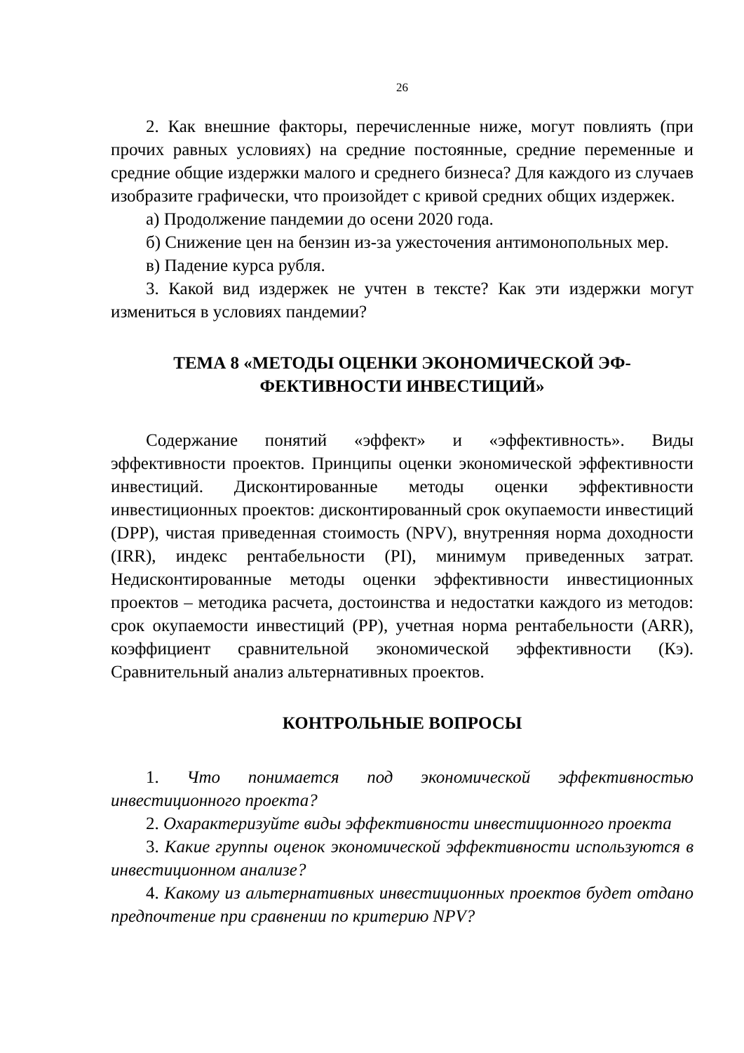26
2. Как внешние факторы, перечисленные ниже, могут повлиять (при прочих равных условиях) на средние постоянные, средние переменные и средние общие издержки малого и среднего бизнеса? Для каждого из случаев изобразите графически, что произойдет с кривой средних общих издержек.
а) Продолжение пандемии до осени 2020 года.
б) Снижение цен на бензин из-за ужесточения антимонопольных мер.
в) Падение курса рубля.
3. Какой вид издержек не учтен в тексте? Как эти издержки могут измениться в условиях пандемии?
ТЕМА 8 «МЕТОДЫ ОЦЕНКИ ЭКОНОМИЧЕСКОЙ ЭФ-
ФЕКТИВНОСТИ ИНВЕСТИЦИЙ»
Содержание понятий «эффект» и «эффективность». Виды эффективности проектов. Принципы оценки экономической эффективности инвестиций. Дисконтированные методы оценки эффективности инвестиционных проектов: дисконтированный срок окупаемости инвестиций (DPP), чистая приведенная стоимость (NPV), внутренняя норма доходности (IRR), индекс рентабельности (PI), минимум приведенных затрат. Недисконтированные методы оценки эффективности инвестиционных проектов – методика расчета, достоинства и недостатки каждого из методов: срок окупаемости инвестиций (PP), учетная норма рентабельности (ARR), коэффициент сравнительной экономической эффективности (Кэ). Сравнительный анализ альтернативных проектов.
КОНТРОЛЬНЫЕ ВОПРОСЫ
1. Что понимается под экономической эффективностью инвестиционного проекта?
2. Охарактеризуйте виды эффективности инвестиционного проекта
3. Какие группы оценок экономической эффективности используются в инвестиционном анализе?
4. Какому из альтернативных инвестиционных проектов будет отдано предпочтение при сравнении по критерию NPV?